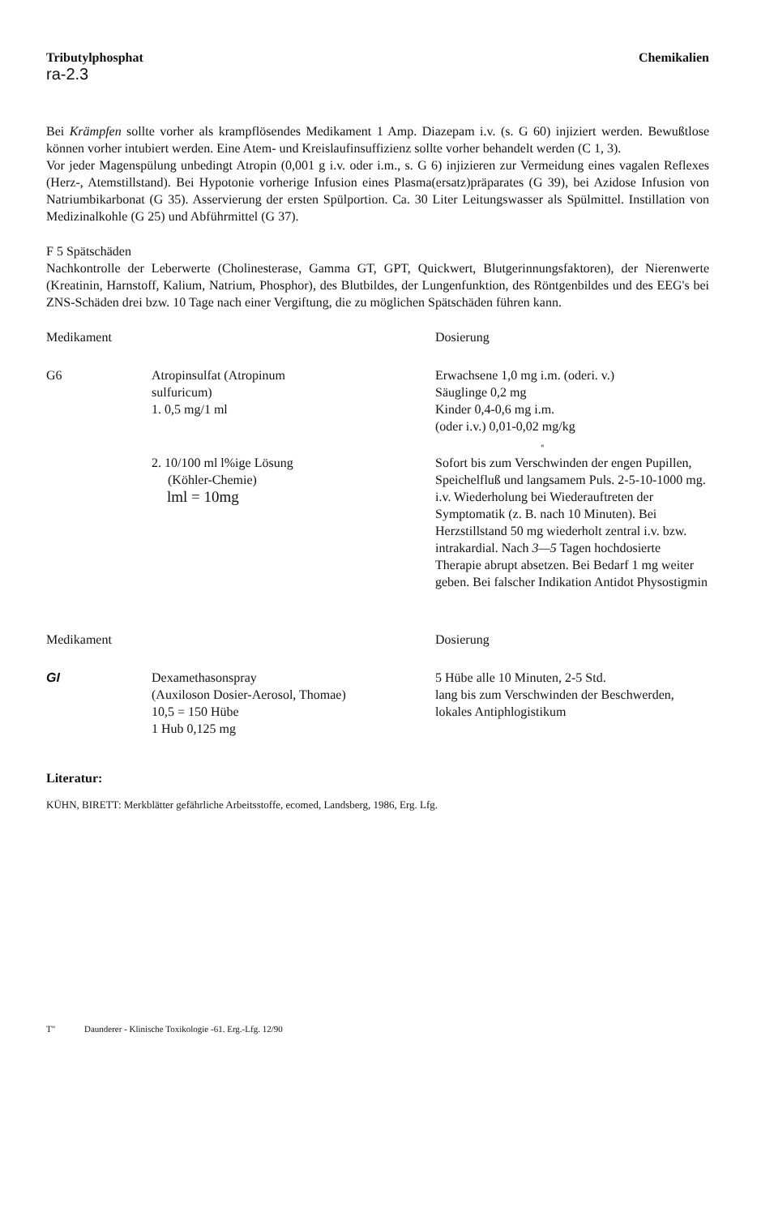Tributylphosphat Chemikalien
ra-2.3
Bei Krämpfen sollte vorher als krampflösendes Medikament 1 Amp. Diazepam i.v. (s. G 60) injiziert werden. Bewußtlose können vorher intubiert werden. Eine Atem- und Kreislaufinsuffizienz sollte vorher behandelt werden (C 1, 3).
Vor jeder Magenspülung unbedingt Atropin (0,001 g i.v. oder i.m., s. G 6) injizieren zur Vermeidung eines vagalen Reflexes (Herz-, Atemstillstand). Bei Hypotonie vorherige Infusion eines Plasma(ersatz)präparates (G 39), bei Azidose Infusion von Natriumbikarbonat (G 35). Asservierung der ersten Spülportion. Ca. 30 Liter Leitungswasser als Spülmittel. Instillation von Medizinalkohle (G 25) und Abführmittel (G 37).
F 5 Spätschäden
Nachkontrolle der Leberwerte (Cholinesterase, Gamma GT, GPT, Quickwert, Blutgerinnungsfaktoren), der Nierenwerte (Kreatinin, Harnstoff, Kalium, Natrium, Phosphor), des Blutbildes, der Lungenfunktion, des Röntgenbildes und des EEG's bei ZNS-Schäden drei bzw. 10 Tage nach einer Vergiftung, die zu möglichen Spätschäden führen kann.
| Medikament | | Dosierung |
| G6 | Atropinsulfat (Atropinum sulfuricum) 1. 0,5 mg/1 ml | Erwachsene 1,0 mg i.m. (oderi. v.) Säuglinge 0,2 mg Kinder 0,4-0,6 mg i.m. (oder i.v.) 0,01-0,02 mg/kg « |
| | 2. 10/100 ml l%ige Lösung (Köhler-Chemie) lml = 10mg | Sofort bis zum Verschwinden der engen Pupillen, Speichelfluß und langsamem Puls. 2-5-10-1000 mg. i.v. Wiederholung bei Wiederauftreten der Symptomatik (z. B. nach 10 Minuten). Bei Herzstillstand 50 mg wiederholt zentral i.v. bzw. intrakardial. Nach 3—5 Tagen hochdosierte Therapie abrupt absetzen. Bei Bedarf 1 mg weiter geben. Bei falscher Indikation Antidot Physostigmin |
| Medikament | | Dosierung |
| GI | Dexamethasonspray (Auxiloson Dosier-Aerosol, Thomae) 10,5 = 150 Hübe 1 Hub 0,125 mg | 5 Hübe alle 10 Minuten, 2-5 Std. lang bis zum Verschwinden der Beschwerden, lokales Antiphlogistikum |
Literatur:
KÜHN, BIRETT: Merkblätter gefährliche Arbeitsstoffe, ecomed, Landsberg, 1986, Erg. Lfg.
T" Daunderer - Klinische Toxikologie -61. Erg.-Lfg. 12/90